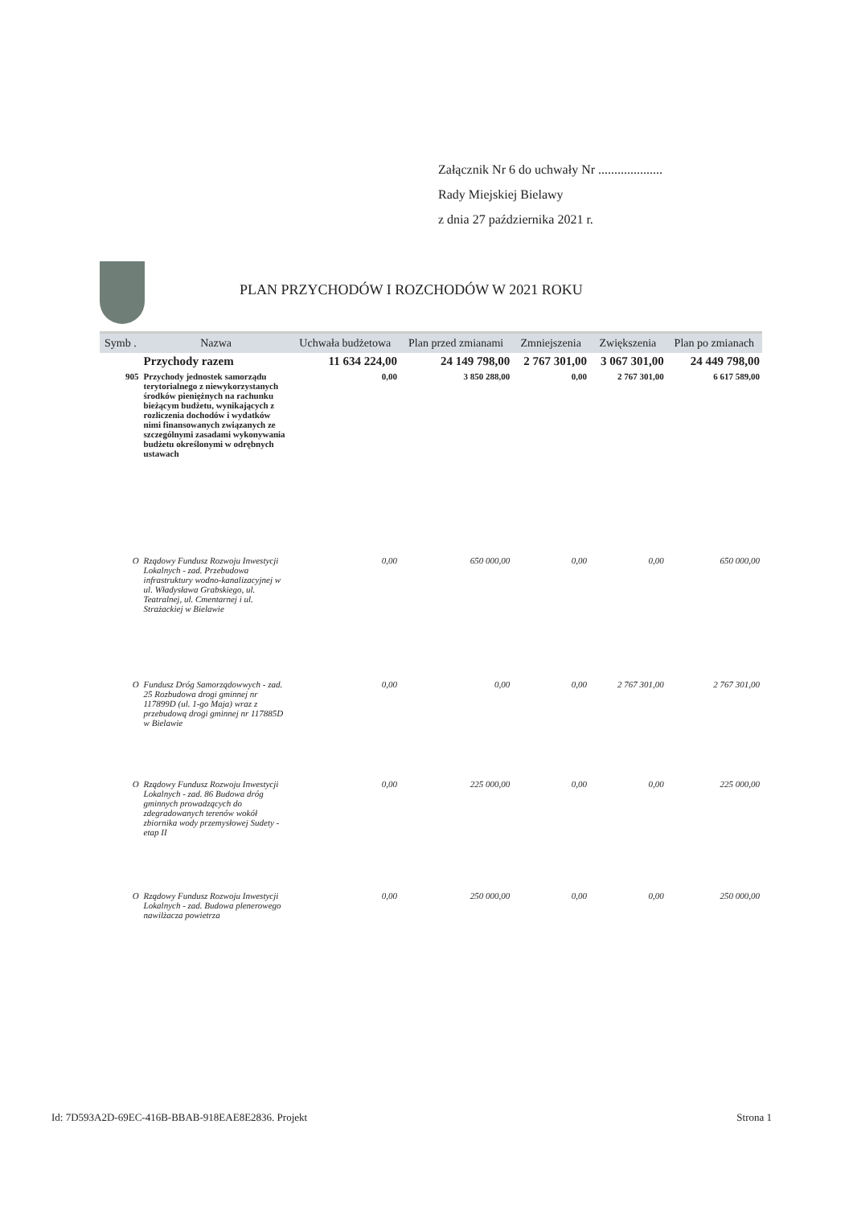Załącznik Nr 6 do uchwały Nr ....................
Rady Miejskiej Bielawy
z dnia 27 października 2021 r.
PLAN PRZYCHODÓW I ROZCHODÓW W 2021 ROKU
| Symb . | Nazwa | Uchwała budżetowa | Plan przed zmianami | Zmniejszenia | Zwiększenia | Plan po zmianach |
| --- | --- | --- | --- | --- | --- | --- |
| | Przychody razem | 11 634 224,00 | 24 149 798,00 | 2 767 301,00 | 3 067 301,00 | 24 449 798,00 |
| 905 | Przychody jednostek samorządu terytorialnego z niewykorzystanych środków pieniężnych na rachunku bieżącym budżetu, wynikających z rozliczenia dochodów i wydatków nimi finansowanych związanych ze szczególnymi zasadami wykonywania budżetu określonymi w odrębnych ustawach | 0,00 | 3 850 288,00 | 0,00 | 2 767 301,00 | 6 617 589,00 |
| O | Rządowy Fundusz Rozwoju Inwestycji Lokalnych - zad. Przebudowa infrastruktury wodno-kanalizacyjnej w ul. Władysława Grabskiego, ul. Teatralnej, ul. Cmentarnej i ul. Strażackiej w Bielawie | 0,00 | 650 000,00 | 0,00 | 0,00 | 650 000,00 |
| O | Fundusz Dróg Samorządowwych - zad. 25 Rozbudowa drogi gminnej nr 117899D (ul. 1-go Maja) wraz z przebudową drogi gminnej nr 117885D w Bielawie | 0,00 | 0,00 | 0,00 | 2 767 301,00 | 2 767 301,00 |
| O | Rządowy Fundusz Rozwoju Inwestycji Lokalnych - zad. 86 Budowa dróg gminnych prowadzących do zdegradowanych terenów wokół zbiornika wody przemysłowej Sudety - etap II | 0,00 | 225 000,00 | 0,00 | 0,00 | 225 000,00 |
| O | Rządowy Fundusz Rozwoju Inwestycji Lokalnych - zad. Budowa plenerowego nawilżacza powietrza | 0,00 | 250 000,00 | 0,00 | 0,00 | 250 000,00 |
Id: 7D593A2D-69EC-416B-BBAB-918EAE8E2836. Projekt Strona 1